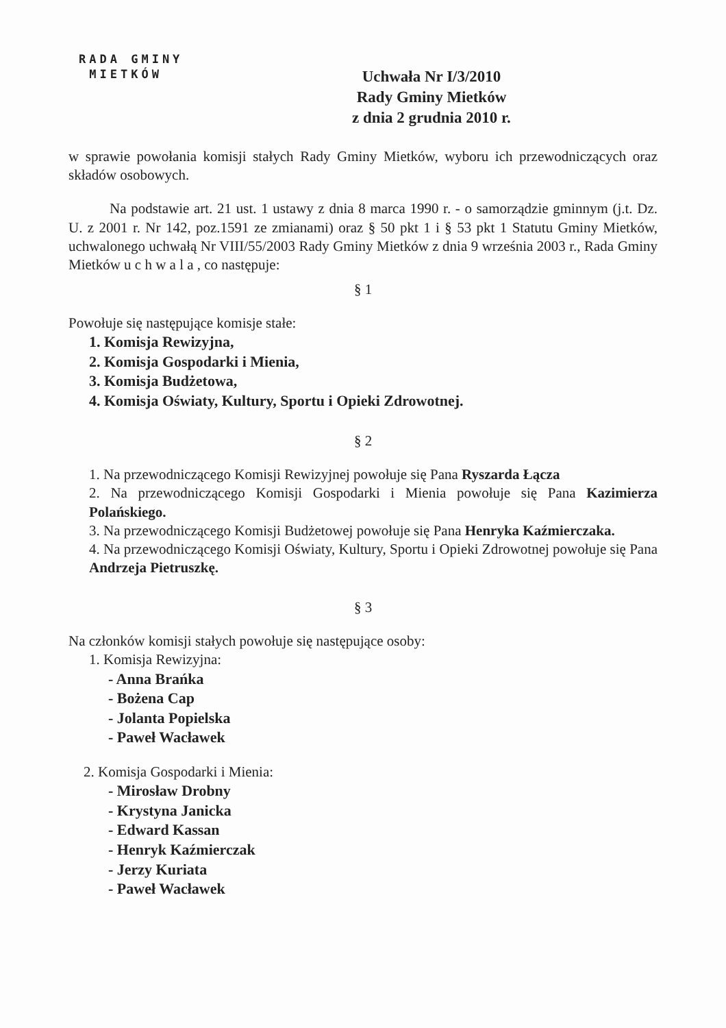RADA GMINY
MIETKÓW
Uchwała Nr I/3/2010
Rady Gminy Mietków
z dnia 2 grudnia 2010 r.
w sprawie powołania komisji stałych Rady Gminy Mietków, wyboru ich przewodniczących oraz składów osobowych.
Na podstawie art. 21 ust. 1 ustawy z dnia 8 marca 1990 r. - o samorządzie gminnym (j.t. Dz. U. z 2001 r. Nr 142, poz.1591 ze zmianami) oraz § 50 pkt 1 i § 53 pkt 1 Statutu Gminy Mietków, uchwalonego uchwałą Nr VIII/55/2003 Rady Gminy Mietków z dnia 9 września 2003 r., Rada Gminy Mietków u c h w a l a , co następuje:
§ 1
Powołuje się następujące komisje stałe:
1. Komisja Rewizyjna,
2. Komisja Gospodarki i Mienia,
3. Komisja Budżetowa,
4. Komisja Oświaty, Kultury, Sportu i Opieki Zdrowotnej.
§ 2
1. Na przewodniczącego Komisji Rewizyjnej powołuje się Pana Ryszarda Łącza
2. Na przewodniczącego Komisji Gospodarki i Mienia powołuje się Pana Kazimierza Polańskiego.
3. Na przewodniczącego Komisji Budżetowej powołuje się Pana Henryka Kaźmierczaka.
4. Na przewodniczącego Komisji Oświaty, Kultury, Sportu i Opieki Zdrowotnej powołuje się Pana Andrzeja Pietruszkę.
§ 3
Na członków komisji stałych powołuje się następujące osoby:
1. Komisja Rewizyjna:
- Anna Brańka
- Bożena Cap
- Jolanta Popielska
- Paweł Wacławek
2. Komisja Gospodarki i Mienia:
- Mirosław Drobny
- Krystyna Janicka
- Edward Kassan
- Henryk Kaźmierczak
- Jerzy Kuriata
- Paweł Wacławek